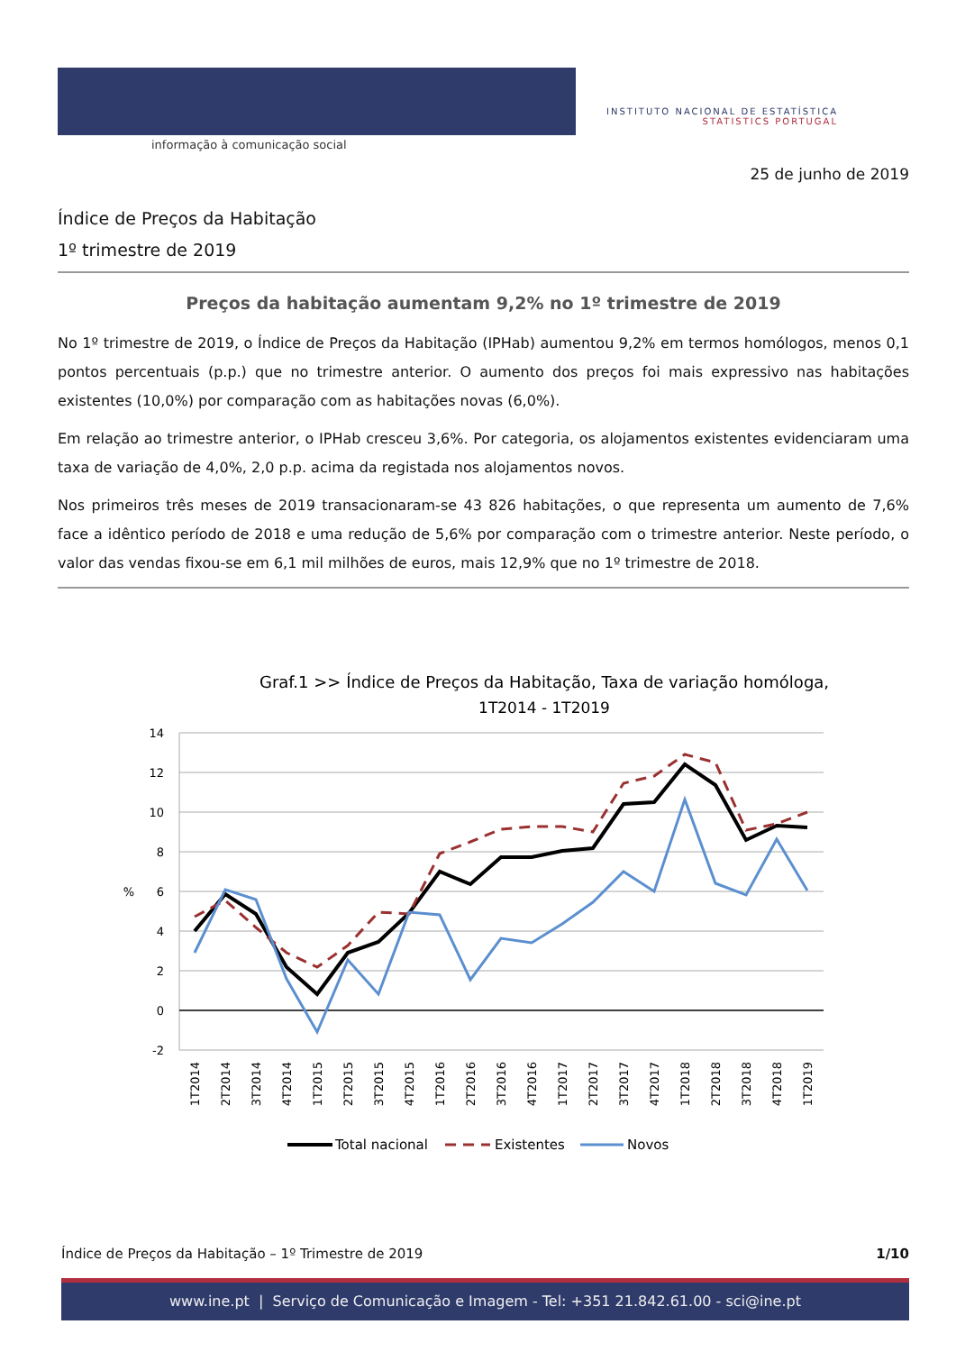informação à comunicação social
INSTITUTO NACIONAL DE ESTATÍSTICA
STATISTICS PORTUGAL
25 de junho de 2019
Índice de Preços da Habitação
1º trimestre de 2019
Preços da habitação aumentam 9,2% no 1º trimestre de 2019
No 1º trimestre de 2019, o Índice de Preços da Habitação (IPHab) aumentou 9,2% em termos homólogos, menos 0,1 pontos percentuais (p.p.) que no trimestre anterior. O aumento dos preços foi mais expressivo nas habitações existentes (10,0%) por comparação com as habitações novas (6,0%).
Em relação ao trimestre anterior, o IPHab cresceu 3,6%. Por categoria, os alojamentos existentes evidenciaram uma taxa de variação de 4,0%, 2,0 p.p. acima da registada nos alojamentos novos.
Nos primeiros três meses de 2019 transacionaram-se 43 826 habitações, o que representa um aumento de 7,6% face a idêntico período de 2018 e uma redução de 5,6% por comparação com o trimestre anterior. Neste período, o valor das vendas fixou-se em 6,1 mil milhões de euros, mais 12,9% que no 1º trimestre de 2018.
Graf.1 >> Índice de Preços da Habitação, Taxa de variação homóloga,
1T2014 - 1T2019
14
12
10
8
6
4
2
0
-2
%
1T2014
2T2014
3T2014
4T2014
1T2015
2T2015
3T2015
4T2015
1T2016
2T2016
3T2016
4T2016
1T2017
2T2017
3T2017
4T2017
1T2018
2T2018
3T2018
4T2018
1T2019
Total nacional
Existentes
Novos
Índice de Preços da Habitação – 1º Trimestre de 2019 1/10
www.ine.pt | Serviço de Comunicação e Imagem - Tel: +351 21.842.61.00 - sci@ine.pt